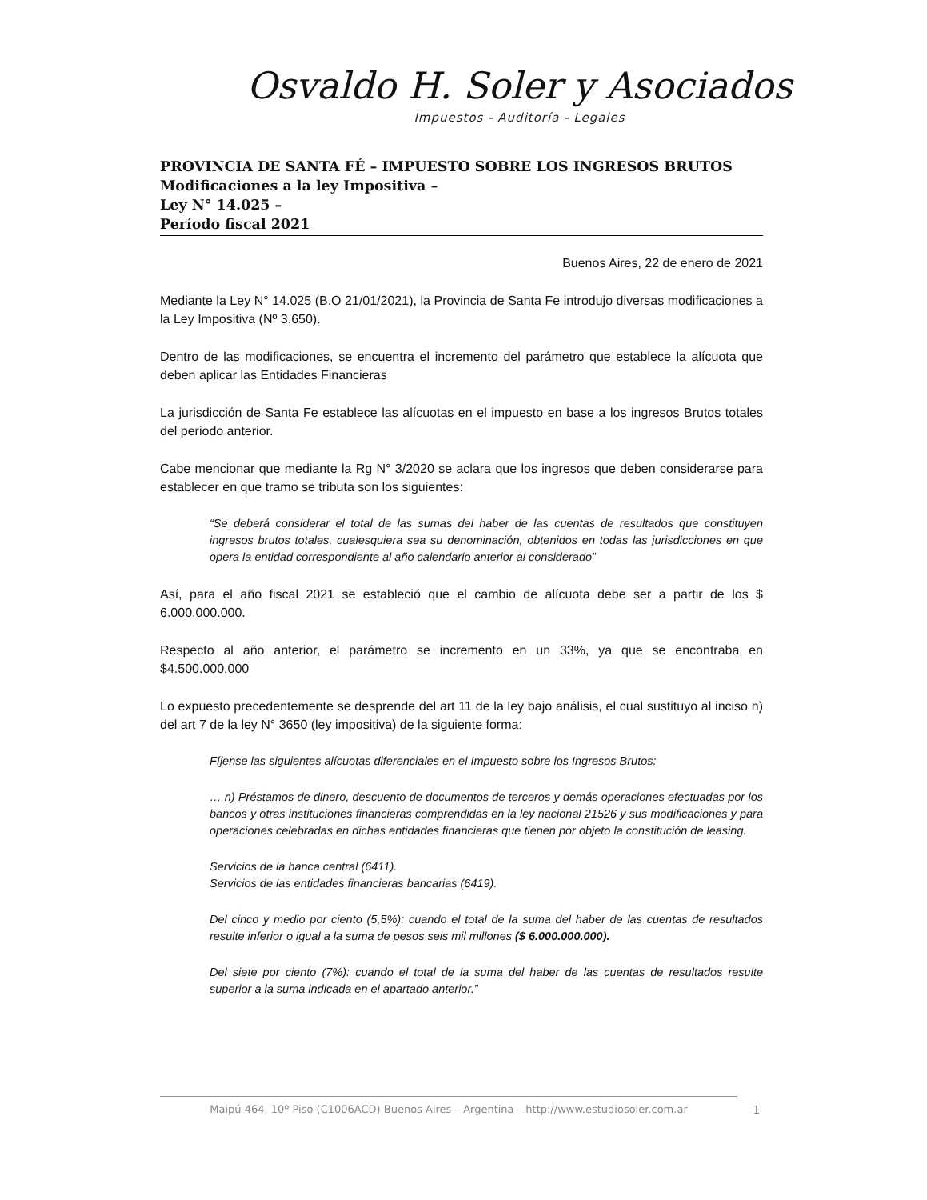Osvaldo H. Soler y Asociados
Impuestos - Auditoría - Legales
PROVINCIA DE SANTA FÉ – IMPUESTO SOBRE LOS INGRESOS BRUTOS
Modificaciones a la ley Impositiva –
Ley N° 14.025 –
Período fiscal 2021
Buenos Aires, 22 de enero de 2021
Mediante la Ley N° 14.025 (B.O 21/01/2021), la Provincia de Santa Fe introdujo diversas modificaciones a la Ley Impositiva (Nº 3.650).
Dentro de las modificaciones, se encuentra el incremento del parámetro que establece la alícuota que deben aplicar las Entidades Financieras
La jurisdicción de Santa Fe establece las alícuotas en el impuesto en base a los ingresos Brutos totales del periodo anterior.
Cabe mencionar que mediante la Rg N° 3/2020 se aclara que los ingresos que deben considerarse para establecer en que tramo se tributa son los siguientes:
“Se deberá considerar el total de las sumas del haber de las cuentas de resultados que constituyen ingresos brutos totales, cualesquiera sea su denominación, obtenidos en todas las jurisdicciones en que opera la entidad correspondiente al año calendario anterior al considerado”
Así, para el año fiscal 2021 se estableció que el cambio de alícuota debe ser a partir de los $ 6.000.000.000.
Respecto al año anterior, el parámetro se incremento en un 33%, ya que se encontraba en $4.500.000.000
Lo expuesto precedentemente se desprende del art 11 de la ley bajo análisis, el cual sustituyo al inciso n) del art 7 de la ley N° 3650 (ley impositiva) de la siguiente forma:
Fíjense las siguientes alícuotas diferenciales en el Impuesto sobre los Ingresos Brutos:
… n) Préstamos de dinero, descuento de documentos de terceros y demás operaciones efectuadas por los bancos y otras instituciones financieras comprendidas en la ley nacional 21526 y sus modificaciones y para operaciones celebradas en dichas entidades financieras que tienen por objeto la constitución de leasing.
Servicios de la banca central (6411).
Servicios de las entidades financieras bancarias (6419).
Del cinco y medio por ciento (5,5%): cuando el total de la suma del haber de las cuentas de resultados resulte inferior o igual a la suma de pesos seis mil millones ($ 6.000.000.000).
Del siete por ciento (7%): cuando el total de la suma del haber de las cuentas de resultados resulte superior a la suma indicada en el apartado anterior.”
Maipú 464, 10º Piso (C1006ACD) Buenos Aires – Argentina – http://www.estudiosoler.com.ar
1